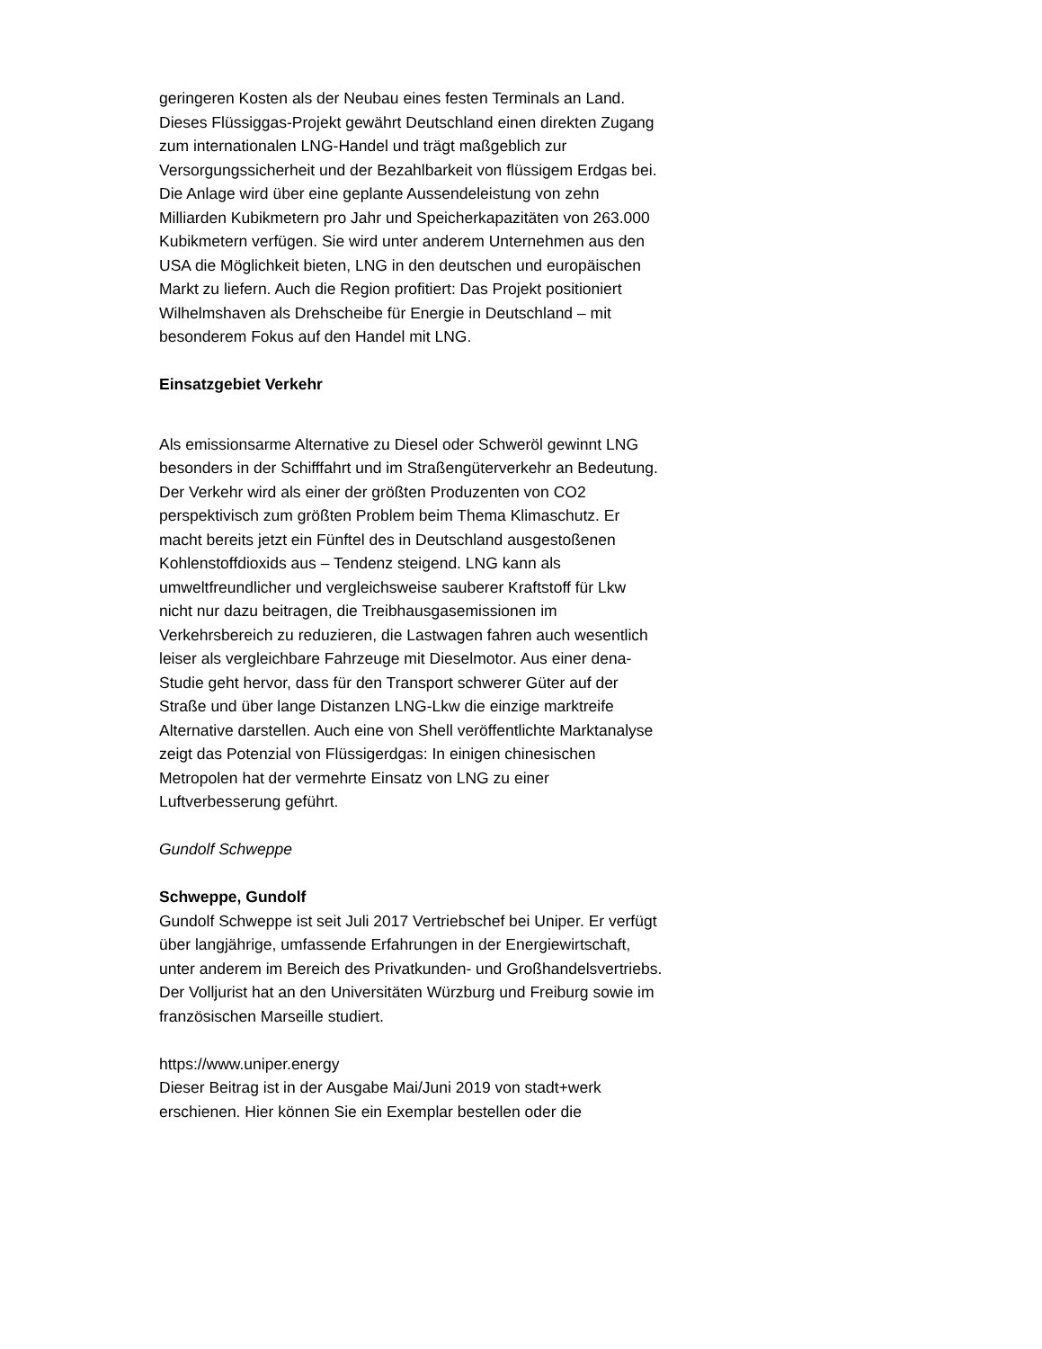geringeren Kosten als der Neubau eines festen Terminals an Land. Dieses Flüssiggas-Projekt gewährt Deutschland einen direkten Zugang zum internationalen LNG-Handel und trägt maßgeblich zur Versorgungssicherheit und der Bezahlbarkeit von flüssigem Erdgas bei.
Die Anlage wird über eine geplante Aussendeleistung von zehn Milliarden Kubikmetern pro Jahr und Speicherkapazitäten von 263.000 Kubikmetern verfügen. Sie wird unter anderem Unternehmen aus den USA die Möglichkeit bieten, LNG in den deutschen und europäischen Markt zu liefern. Auch die Region profitiert: Das Projekt positioniert Wilhelmshaven als Drehscheibe für Energie in Deutschland – mit besonderem Fokus auf den Handel mit LNG.
Einsatzgebiet Verkehr
Als emissionsarme Alternative zu Diesel oder Schweröl gewinnt LNG besonders in der Schifffahrt und im Straßengüterverkehr an Bedeutung. Der Verkehr wird als einer der größten Produzenten von CO2 perspektivisch zum größten Problem beim Thema Klimaschutz. Er macht bereits jetzt ein Fünftel des in Deutschland ausgestoßenen Kohlenstoffdioxids aus – Tendenz steigend. LNG kann als umweltfreundlicher und vergleichsweise sauberer Kraftstoff für Lkw nicht nur dazu beitragen, die Treibhausgasemissionen im Verkehrsbereich zu reduzieren, die Lastwagen fahren auch wesentlich leiser als vergleichbare Fahrzeuge mit Dieselmotor. Aus einer dena-Studie geht hervor, dass für den Transport schwerer Güter auf der Straße und über lange Distanzen LNG-Lkw die einzige marktreife Alternative darstellen. Auch eine von Shell veröffentlichte Marktanalyse zeigt das Potenzial von Flüssigerdgas: In einigen chinesischen Metropolen hat der vermehrte Einsatz von LNG zu einer Luftverbesserung geführt.
Gundolf Schweppe
Schweppe, Gundolf
Gundolf Schweppe ist seit Juli 2017 Vertriebschef bei Uniper. Er verfügt über langjährige, umfassende Erfahrungen in der Energiewirtschaft, unter anderem im Bereich des Privatkunden- und Großhandelsvertriebs. Der Volljurist hat an den Universitäten Würzburg und Freiburg sowie im französischen Marseille studiert.
https://www.uniper.energy
Dieser Beitrag ist in der Ausgabe Mai/Juni 2019 von stadt+werk erschienen. Hier können Sie ein Exemplar bestellen oder die